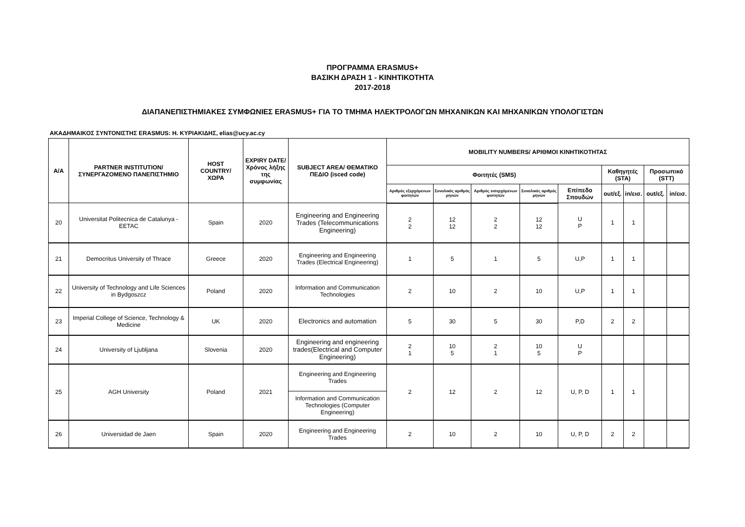ΠΡΟΓΡΑΜΜΑ ERASMUS+
ΒΑΣΙΚΗ ΔΡΑΣΗ 1 - ΚΙΝΗΤΙΚΟΤΗΤΑ
2017-2018
ΔΙΑΠΑΝΕΠΙΣΤΗΜΙΑΚΕΣ ΣΥΜΦΩΝΙΕΣ ERASMUS+ ΓΙΑ ΤΟ ΤΜΗΜΑ ΗΛΕΚΤΡΟΛΟΓΩΝ ΜΗΧΑΝΙΚΩΝ ΚΑΙ ΜΗΧΑΝΙΚΩΝ ΥΠΟΛΟΓΙΣΤΩΝ
ΑΚΑΔΗΜΑΙΚΟΣ ΣΥΝΤΟΝΙΣΤΗΣ ERASMUS: Η. ΚΥΡΙΑΚΙΔΗΣ, elias@ucy.ac.cy
| Α/Α | PARTNER INSTITUTION/ ΣΥΝΕΡΓΑΖΟΜΕΝΟ ΠΑΝΕΠΙΣΤΗΜΙΟ | HOST COUNTRY/ ΧΩΡΑ | EXPIRY DATE/ Χρόνος λήξης της συμφωνίας | SUBJECT AREA/ ΘΕΜΑΤΙΚΟ ΠΕΔΙΟ (isced code) | MOBILITY NUMBERS/ ΑΡΙΘΜΟΙ ΚΙΝΗΤΙΚΟΤΗΤΑΣ | | | | | | | | |
| --- | --- | --- | --- | --- | --- | --- | --- | --- | --- | --- | --- | --- | --- |
| | | | | | Φοιτητές (SMS) | | | | | Καθηγητές (STA) | | Προσωπικό (STT) | |
| | | | | | Αριθμός εξερχόμενων φοιτητών | Συνολικός αριθμός μηνών | Αριθμός εισερχόμενων φοιτητών | Συνολικός αριθμός μηνών | Επίπεδο Σπουδών | out/εξ. | in/εισ. | out/εξ. | in/εισ. |
| 20 | Universitat Politecnica de Catalunya - EETAC | Spain | 2020 | Engineering and Engineering Trades (Telecommunications Engineering) | 2 2 | 12 12 | 2 2 | 12 12 | U P | 1 | 1 | | |
| 21 | Democritus University of Thrace | Greece | 2020 | Engineering and Engineering Trades (Electrical Engineering) | 1 | 5 | 1 | 5 | U,P | 1 | 1 | | |
| 22 | University of Technology and Life Sciences in Bydgoszcz | Poland | 2020 | Information and Communication Technologies | 2 | 10 | 2 | 10 | U,P | 1 | 1 | | |
| 23 | Imperial College of Science, Technology & Medicine | UK | 2020 | Electronics and automation | 5 | 30 | 5 | 30 | P,D | 2 | 2 | | |
| 24 | University of Ljubljana | Slovenia | 2020 | Engineering and engineering trades(Electrical and Computer Engineering) | 2 1 | 10 5 | 2 1 | 10 5 | U P | | | | |
| 25 | AGH University | Poland | 2021 | Engineering and Engineering Trades | 2 | 12 | 2 | 12 | U, P, D | 1 | 1 | | |
| | | | | Information and Communication Technologies (Computer Engineering) | | | | | | | | | |
| 26 | Universidad de Jaen | Spain | 2020 | Engineering and Engineering Trades | 2 | 10 | 2 | 10 | U, P, D | 2 | 2 | | |